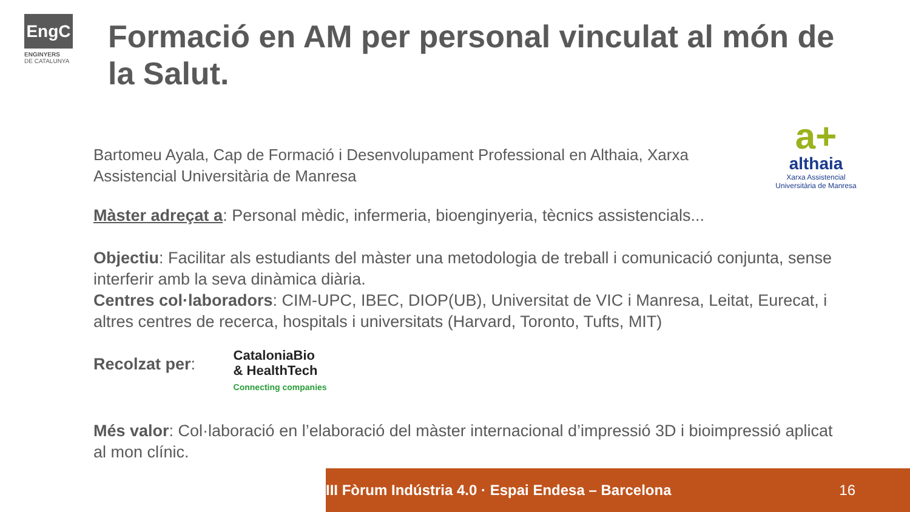EngC
ENGINYERS
DE CATALUNYA
Formació en AM per personal vinculat al món de la Salut.
a+
althaia
Xarxa Assistencial
Universitària de Manresa
Bartomeu Ayala, Cap de Formació i Desenvolupament Professional en Althaia, Xarxa Assistencial Universitària de Manresa
Màster adreçat a: Personal mèdic, infermeria, bioenginyeria, tècnics assistencials...
Objectiu: Facilitar als estudiants del màster una metodologia de treball i comunicació conjunta, sense interferir amb la seva dinàmica diària.
Centres col·laboradors: CIM-UPC, IBEC, DIOP(UB), Universitat de VIC i Manresa, Leitat, Eurecat, i altres centres de recerca, hospitals i universitats (Harvard, Toronto, Tufts, MIT)
Recolzat per: CataloniaBio
& HealthTech
Connecting companies
Més valor: Col·laboració en l’elaboració del màster internacional d’impressió 3D i bioimpressió aplicat al mon clínic.
III Fòrum Indústria 4.0 · Espai Endesa – Barcelona 16